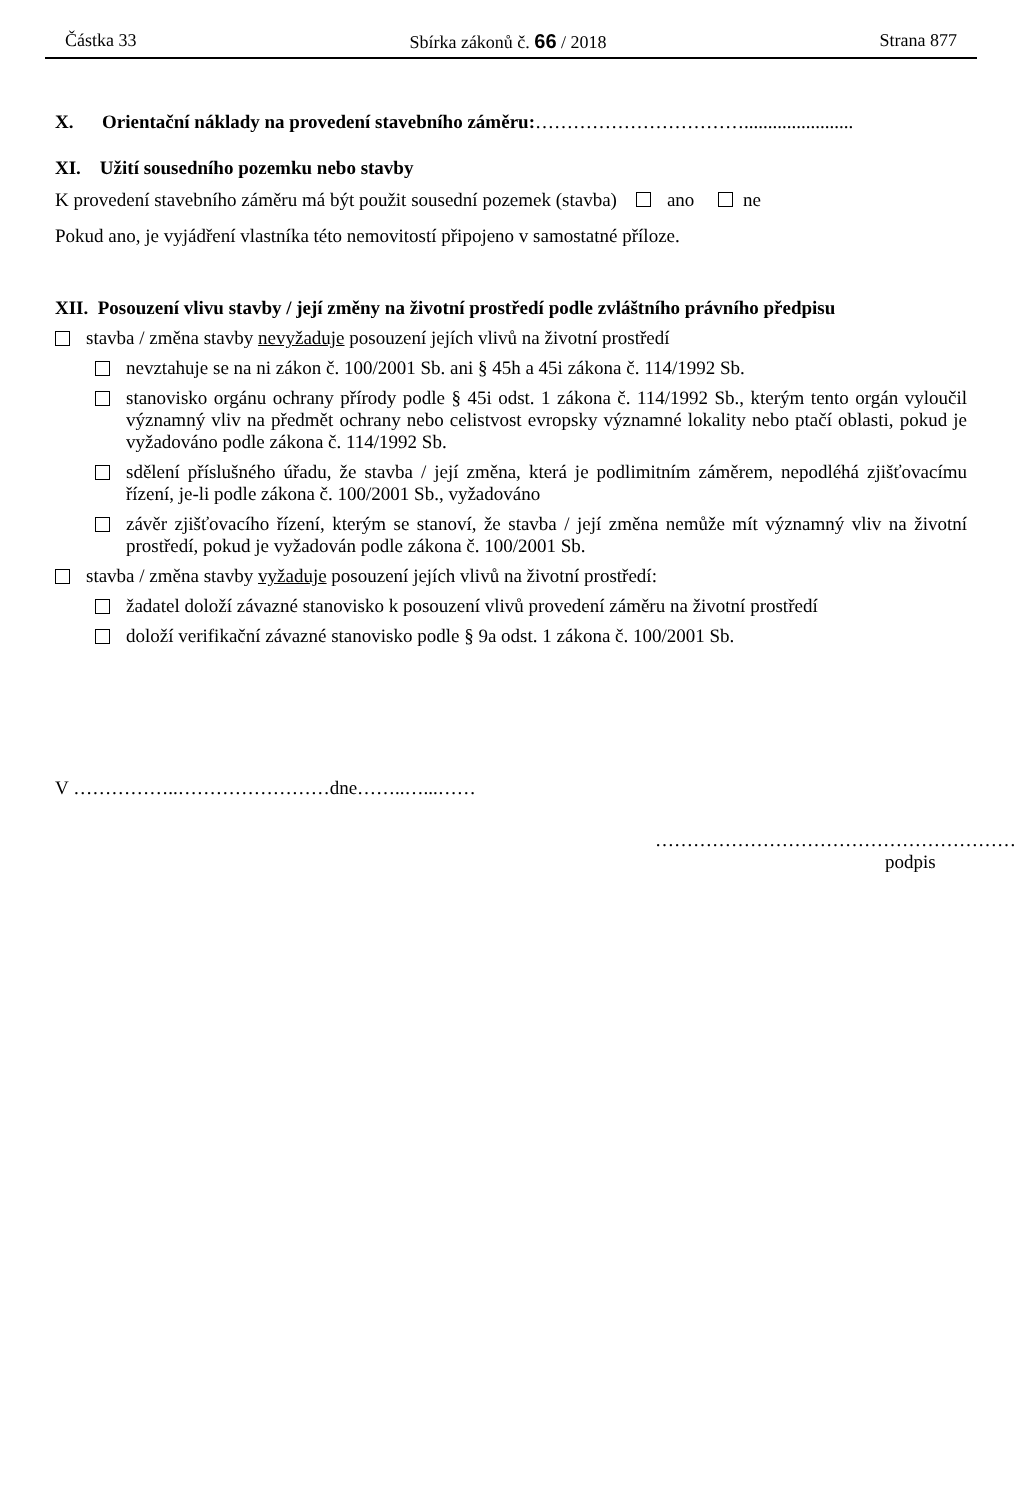Částka 33 Sbírka zákonů č. 66 / 2018 Strana 877
X. Orientační náklady na provedení stavebního záměru:…………………………….......................
XI. Užití sousedního pozemku nebo stavby
K provedení stavebního záměru má být použit sousední pozemek (stavba) ano ne
Pokud ano, je vyjádření vlastníka této nemovitostí připojeno v samostatné příloze.
XII. Posouzení vlivu stavby / její změny na životní prostředí podle zvláštního právního předpisu
stavba / změna stavby nevyžaduje posouzení jejích vlivů na životní prostředí
nevztahuje se na ni zákon č. 100/2001 Sb. ani § 45h a 45i zákona č. 114/1992 Sb.
stanovisko orgánu ochrany přírody podle § 45i odst. 1 zákona č. 114/1992 Sb., kterým tento orgán vyloučil významný vliv na předmět ochrany nebo celistvost evropsky významné lokality nebo ptačí oblasti, pokud je vyžadováno podle zákona č. 114/1992 Sb.
sdělení příslušného úřadu, že stavba / její změna, která je podlimitním záměrem, nepodléhá zjišťovacímu řízení, je-li podle zákona č. 100/2001 Sb., vyžadováno
závěr zjišťovacího řízení, kterým se stanoví, že stavba / její změna nemůže mít významný vliv na životní prostředí, pokud je vyžadován podle zákona č. 100/2001 Sb.
stavba / změna stavby vyžaduje posouzení jejích vlivů na životní prostředí:
žadatel doloží závazné stanovisko k posouzení vlivů provedení záměru na životní prostředí
doloží verifikační závazné stanovisko podle § 9a odst. 1 zákona č. 100/2001 Sb.
V ……………..……………………dne……..…...……
…………………………………………………
podpis